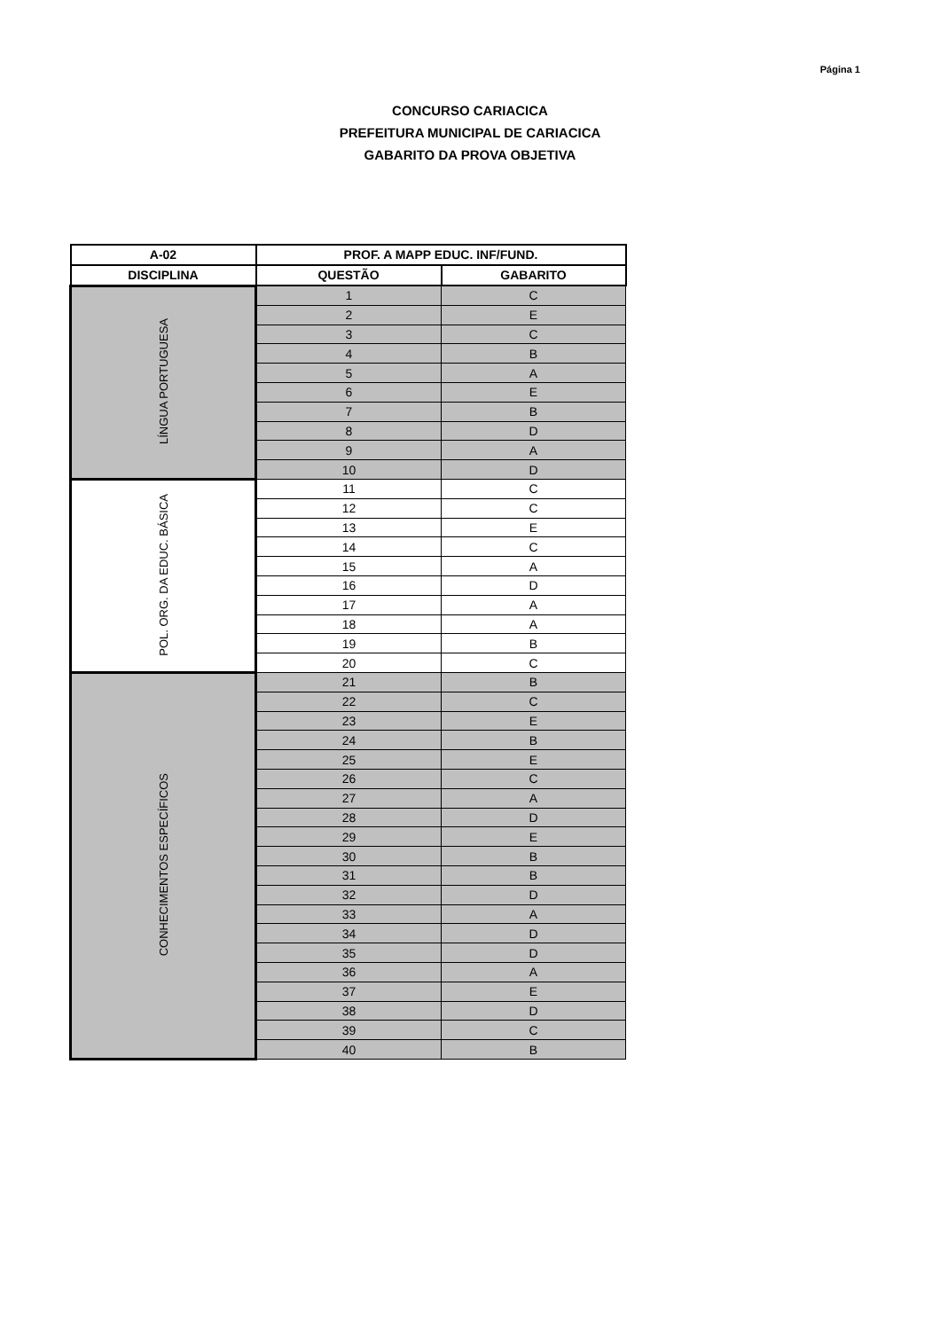Página 1
CONCURSO CARIACICA
PREFEITURA MUNICIPAL DE CARIACICA
GABARITO DA PROVA OBJETIVA
| A-02 | PROF. A MAPP EDUC. INF/FUND. | |
| --- | --- | --- |
| DISCIPLINA | QUESTÃO | GABARITO |
| LÍNGUA PORTUGUESA | 1 | C |
| | 2 | E |
| | 3 | C |
| | 4 | B |
| | 5 | A |
| | 6 | E |
| | 7 | B |
| | 8 | D |
| | 9 | A |
| | 10 | D |
| POL. ORG. DA EDUC. BÁSICA | 11 | C |
| | 12 | C |
| | 13 | E |
| | 14 | C |
| | 15 | A |
| | 16 | D |
| | 17 | A |
| | 18 | A |
| | 19 | B |
| | 20 | C |
| CONHECIMENTOS ESPECÍFICOS | 21 | B |
| | 22 | C |
| | 23 | E |
| | 24 | B |
| | 25 | E |
| | 26 | C |
| | 27 | A |
| | 28 | D |
| | 29 | E |
| | 30 | B |
| | 31 | B |
| | 32 | D |
| | 33 | A |
| | 34 | D |
| | 35 | D |
| | 36 | A |
| | 37 | E |
| | 38 | D |
| | 39 | C |
| | 40 | B |